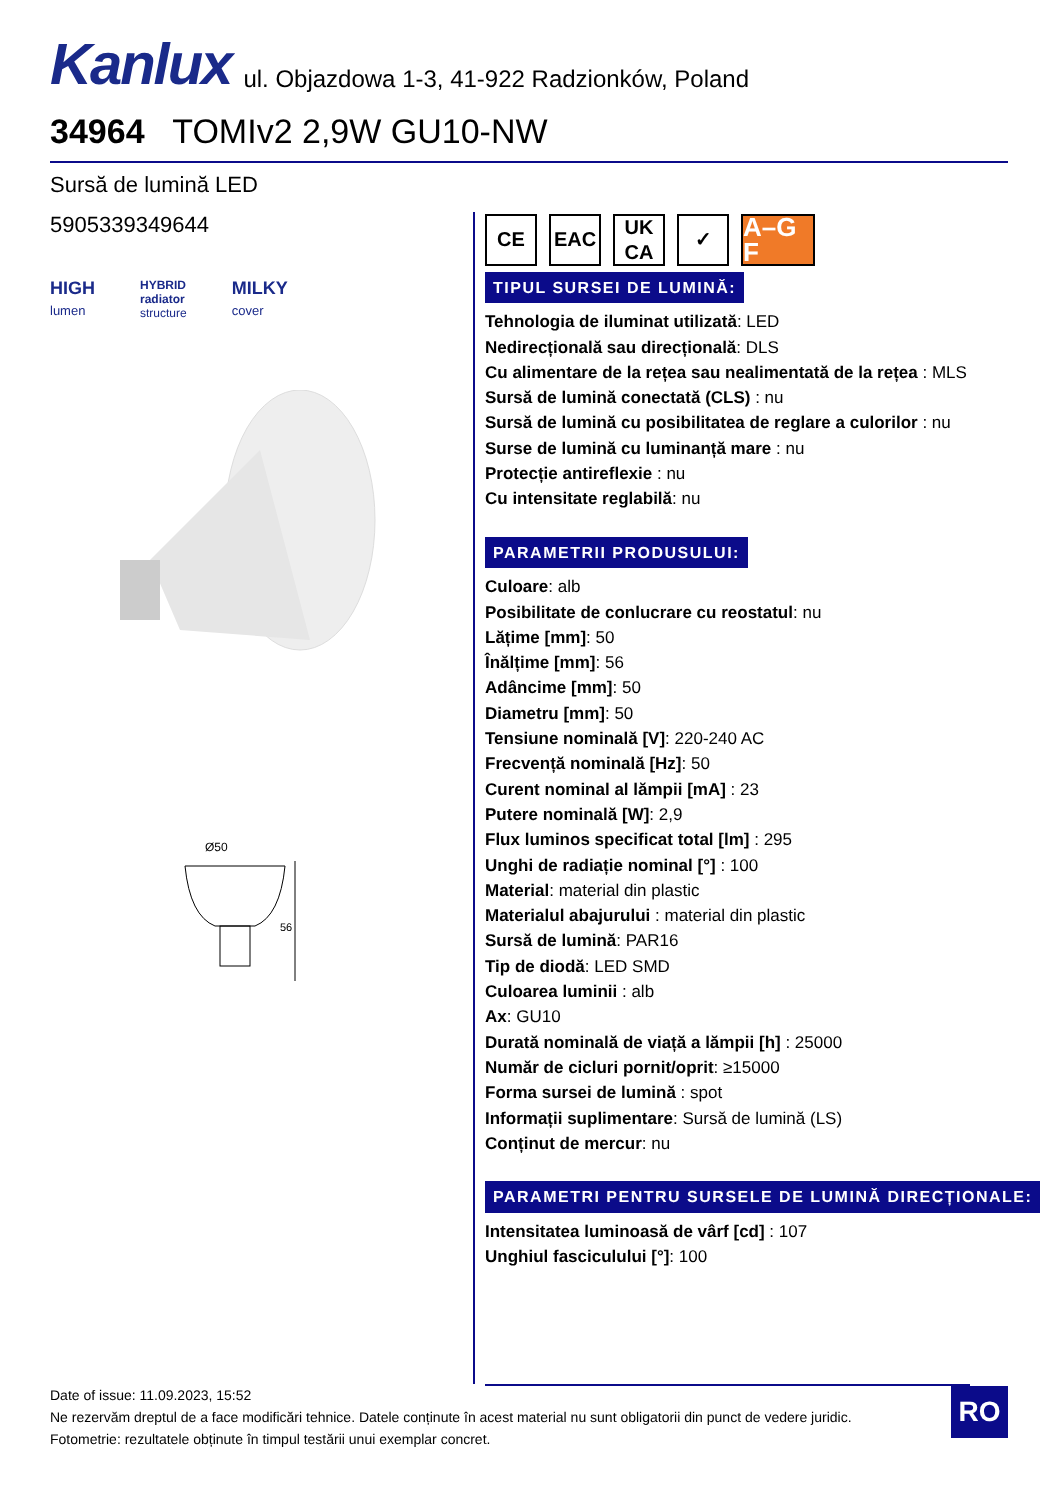Kanlux ul. Objazdowa 1-3, 41-922 Radzionków, Poland
34964 TOMIv2 2,9W GU10-NW
Sursă de lumină LED
5905339349644
HIGH
lumen
HYBRID
radiator
structure
MILKY
cover
Ø50
56
CE EAC UK
CA
✓
A–G F
TIPUL SURSEI DE LUMINĂ:
Tehnologia de iluminat utilizată: LED
Nedirecțională sau direcțională: DLS
Cu alimentare de la rețea sau nealimentată de la rețea : MLS
Sursă de lumină conectată (CLS) : nu
Sursă de lumină cu posibilitatea de reglare a culorilor : nu
Surse de lumină cu luminanță mare : nu
Protecție antireflexie : nu
Cu intensitate reglabilă: nu
PARAMETRII PRODUSULUI:
Culoare: alb
Posibilitate de conlucrare cu reostatul: nu
Lățime [mm]: 50
Înălțime [mm]: 56
Adâncime [mm]: 50
Diametru [mm]: 50
Tensiune nominală [V]: 220-240 AC
Frecvență nominală [Hz]: 50
Curent nominal al lămpii [mA] : 23
Putere nominală [W]: 2,9
Flux luminos specificat total [lm] : 295
Unghi de radiație nominal [°] : 100
Material: material din plastic
Materialul abajurului : material din plastic
Sursă de lumină: PAR16
Tip de diodă: LED SMD
Culoarea luminii : alb
Ax: GU10
Durată nominală de viață a lămpii [h] : 25000
Număr de cicluri pornit/oprit: ≥15000
Forma sursei de lumină : spot
Informații suplimentare: Sursă de lumină (LS)
Conținut de mercur: nu
PARAMETRI PENTRU SURSELE DE LUMINĂ DIRECȚIONALE:
Intensitatea luminoasă de vârf [cd] : 107
Unghiul fasciculului [°]: 100
Date of issue: 11.09.2023, 15:52
Ne rezervăm dreptul de a face modificări tehnice. Datele conținute în acest material nu sunt obligatorii din punct de vedere juridic.
Fotometrie: rezultatele obținute în timpul testării unui exemplar concret.
RO